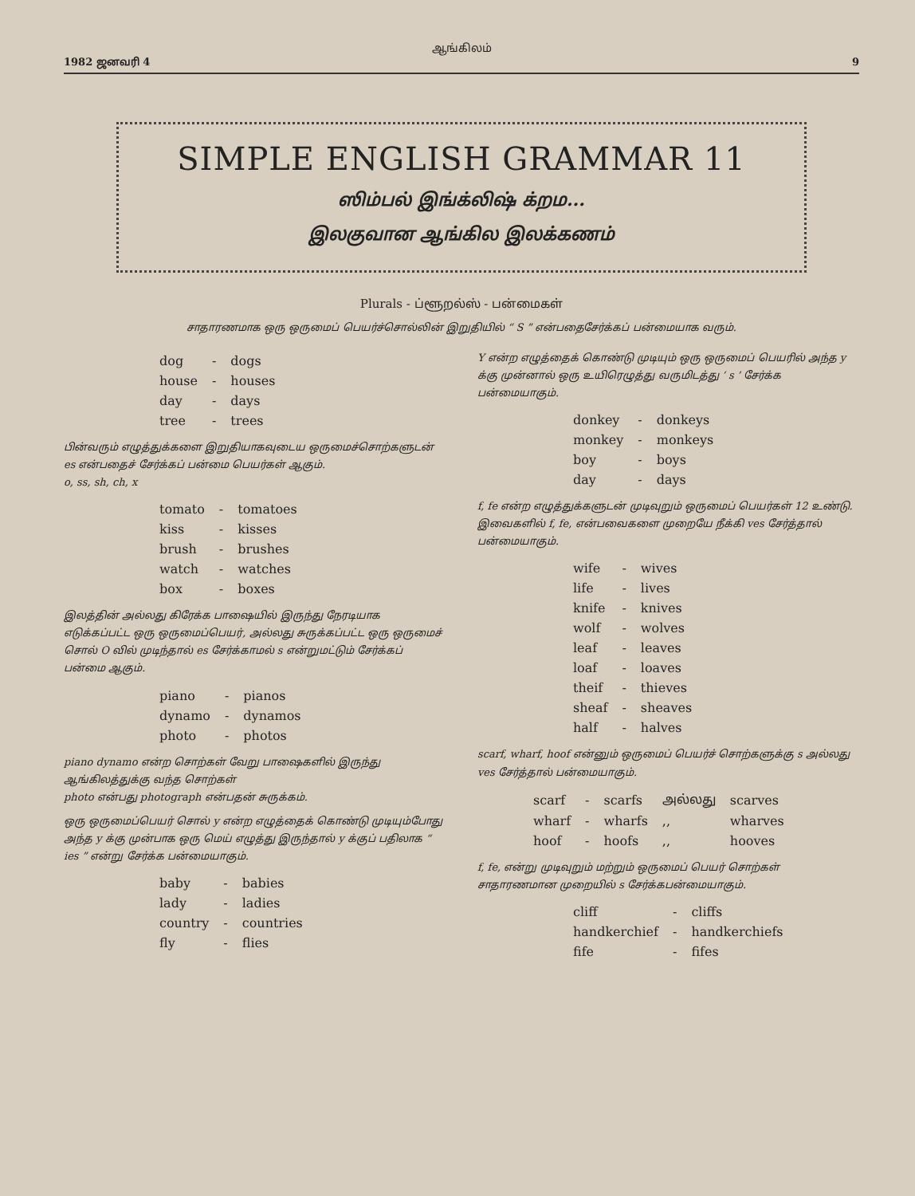ஆங்கிலம்
1982 ஜனவரி 4 9
SIMPLE ENGLISH GRAMMAR 11
ஸிம்பல் இங்க்லிஷ் க்றம...
இலகுவான ஆங்கில இலக்கணம்
Plurals - ப்ளூறல்ஸ் - பன்மைகள்
சாதாரணமாக ஒரு ஒருமைப் பெயர்ச்சொல்லின் இறுதியில் “ S ” என்பதைசேர்க்கப் பன்மையாக வரும்.
| dog | - | dogs |
| house | - | houses |
| day | - | days |
| tree | - | trees |
பின்வரும் எழுத்துக்களை இறுதியாகவுடைய ஒருமைச்சொற்களுடன் es என்பதைச் சேர்க்கப் பன்மை பெயர்கள் ஆகும்.
o, ss, sh, ch, x
| tomato | - | tomatoes |
| kiss | - | kisses |
| brush | - | brushes |
| watch | - | watches |
| box | - | boxes |
இலத்தின் அல்லது கிரேக்க பாஷையில் இருந்து நேரடியாக எடுக்கப்பட்ட ஒரு ஒருமைப்பெயர், அல்லது சுருக்கப்பட்ட ஒரு ஒருமைச் சொல் O வில் முடிந்தால் es சேர்க்காமல் s என்றுமட்டும் சேர்க்கப் பன்மை ஆகும்.
| piano | - | pianos |
| dynamo | - | dynamos |
| photo | - | photos |
piano dynamo என்ற சொற்கள் வேறு பாஷைகளில் இருந்து ஆங்கிலத்துக்கு வந்த சொற்கள்
photo என்பது photograph என்பதன் சுருக்கம்.
ஒரு ஒருமைப்பெயர் சொல் y என்ற எழுத்தைக் கொண்டு முடியும்போது அந்த y க்கு முன்பாக ஒரு மெய் எழுத்து இருந்தால் y க்குப் பதிலாக “ ies ” என்று சேர்க்க பன்மையாகும்.
| baby | - | babies |
| lady | - | ladies |
| country | - | countries |
| fly | - | flies |
Y என்ற எழுத்தைக் கொண்டு முடியும் ஒரு ஒருமைப் பெயரில் அந்த y க்கு முன்னால் ஒரு உயிரெழுத்து வருமிடத்து ‘ s ’ சேர்க்க பன்மையாகும்.
| donkey | - | donkeys |
| monkey | - | monkeys |
| boy | - | boys |
| day | - | days |
f, fe என்ற எழுத்துக்களுடன் முடிவுறும் ஒருமைப் பெயர்கள் 12 உண்டு. இவைகளில் f, fe, என்பவைகளை முறையே நீக்கி ves சேர்த்தால் பன்மையாகும்.
| wife | - | wives |
| life | - | lives |
| knife | - | knives |
| wolf | - | wolves |
| leaf | - | leaves |
| loaf | - | loaves |
| theif | - | thieves |
| sheaf | - | sheaves |
| half | - | halves |
scarf, wharf, hoof என்னும் ஒருமைப் பெயர்ச் சொற்களுக்கு s அல்லது ves சேர்த்தால் பன்மையாகும்.
| scarf | - | scarfs | அல்லது | scarves |
| wharf | - | wharfs | ,, | wharves |
| hoof | - | hoofs | ,, | hooves |
f, fe, என்று முடிவுறும் மற்றும் ஒருமைப் பெயர் சொற்கள் சாதாரணமான முறையில் s சேர்க்கபன்மையாகும்.
| cliff | - | cliffs |
| handkerchief | - | handkerchiefs |
| fife | - | fifes |